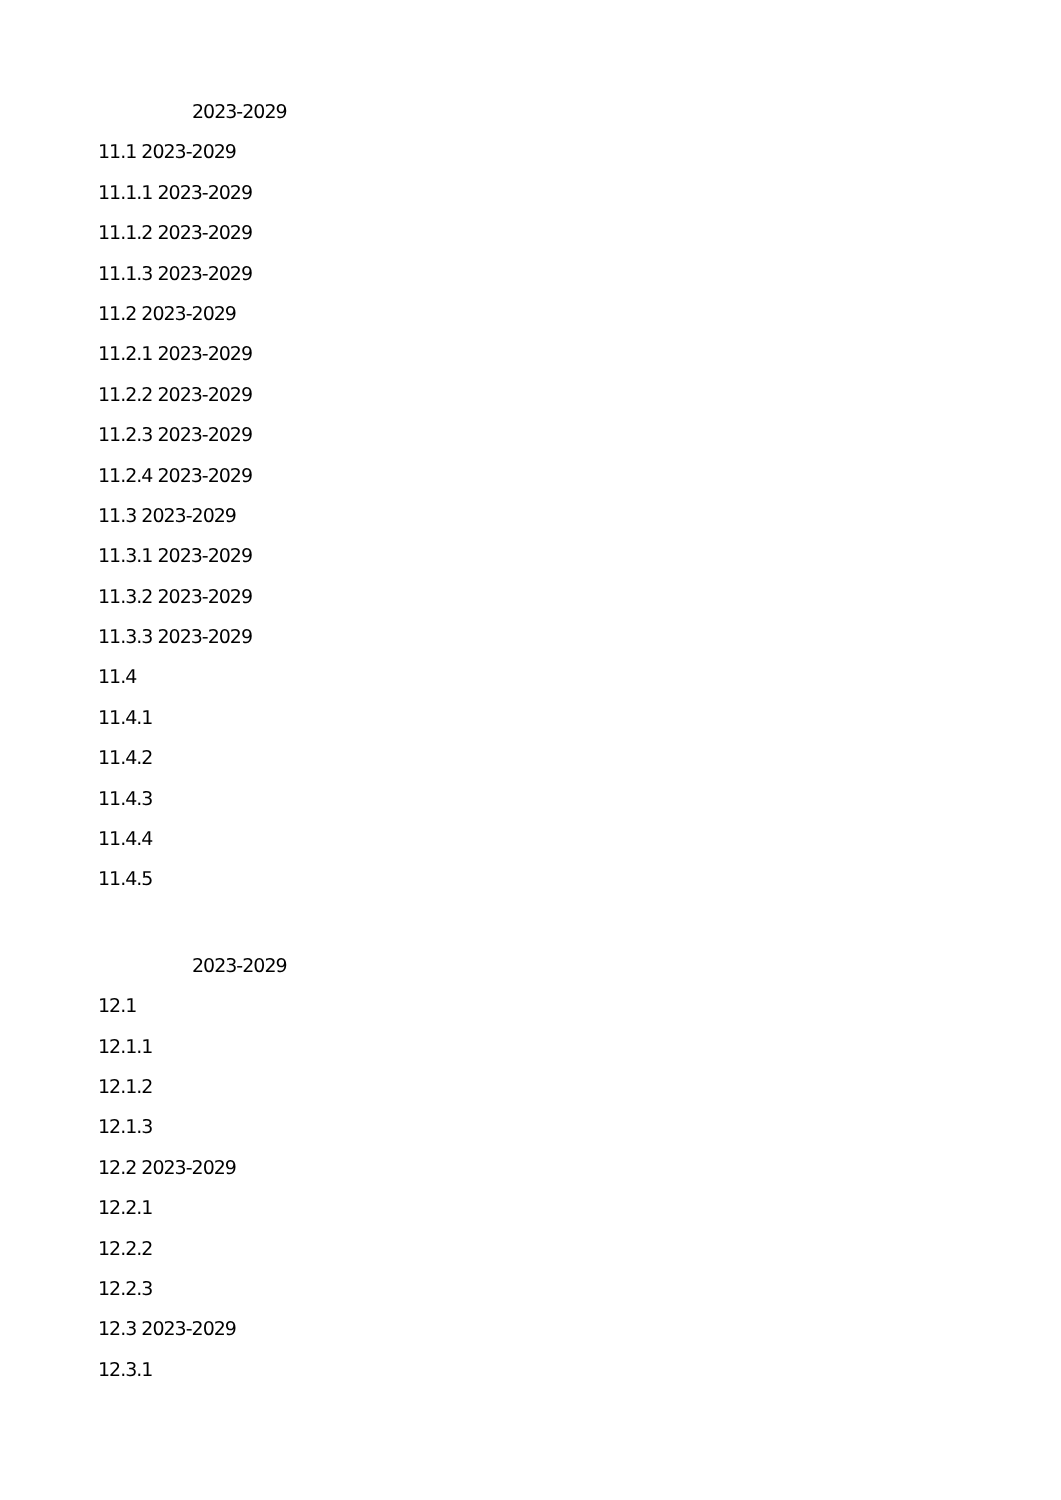2023-2029
11.1 2023-2029
11.1.1 2023-2029
11.1.2 2023-2029
11.1.3 2023-2029
11.2 2023-2029
11.2.1 2023-2029
11.2.2 2023-2029
11.2.3 2023-2029
11.2.4 2023-2029
11.3 2023-2029
11.3.1 2023-2029
11.3.2 2023-2029
11.3.3 2023-2029
11.4
11.4.1
11.4.2
11.4.3
11.4.4
11.4.5
2023-2029
12.1
12.1.1
12.1.2
12.1.3
12.2 2023-2029
12.2.1
12.2.2
12.2.3
12.3 2023-2029
12.3.1